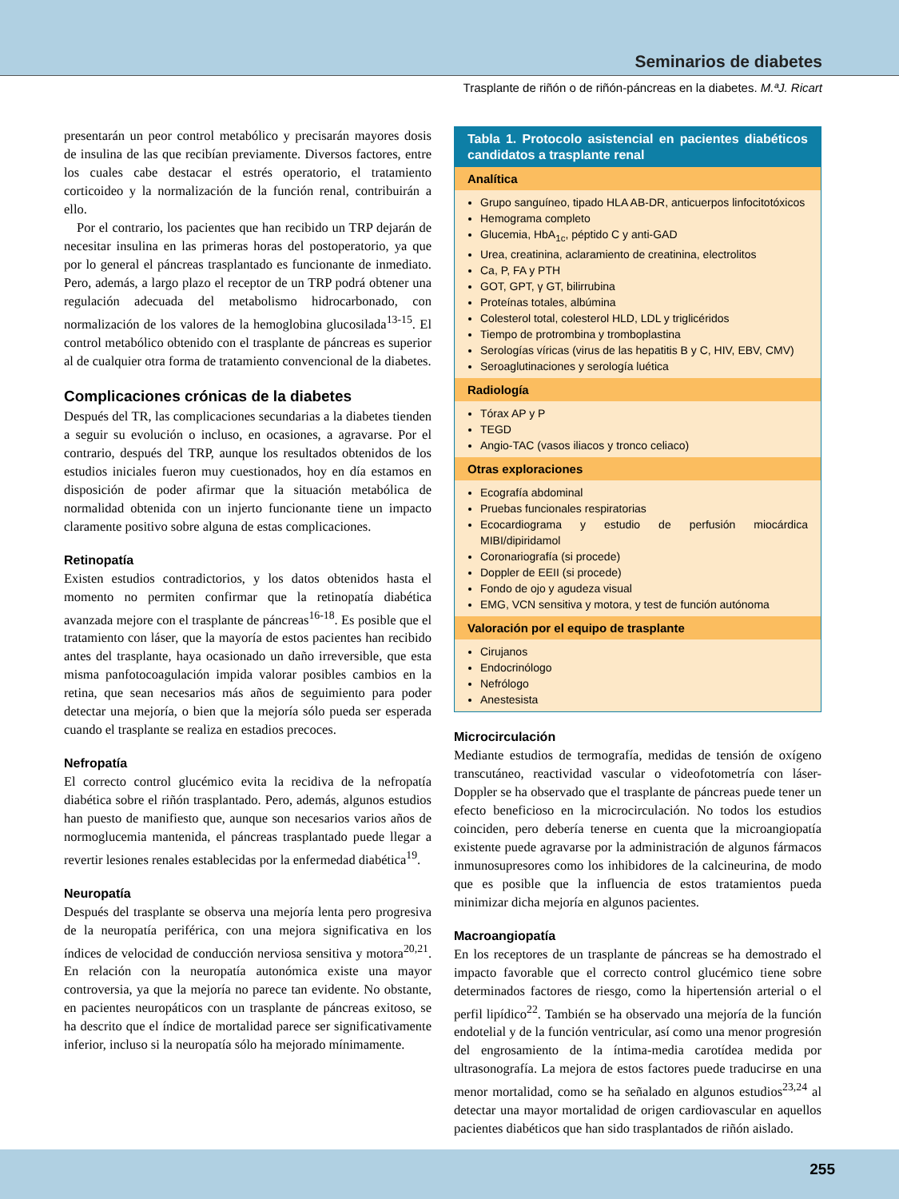Seminarios de diabetes
Trasplante de riñón o de riñón-páncreas en la diabetes. M.ªJ. Ricart
presentarán un peor control metabólico y precisarán mayores dosis de insulina de las que recibían previamente. Diversos factores, entre los cuales cabe destacar el estrés operatorio, el tratamiento corticoideo y la normalización de la función renal, contribuirán a ello.
Por el contrario, los pacientes que han recibido un TRP dejarán de necesitar insulina en las primeras horas del postoperatorio, ya que por lo general el páncreas trasplantado es funcionante de inmediato. Pero, además, a largo plazo el receptor de un TRP podrá obtener una regulación adecuada del metabolismo hidrocarbonado, con normalización de los valores de la hemoglobina glucosilada<sup>13-15</sup>. El control metabólico obtenido con el trasplante de páncreas es superior al de cualquier otra forma de tratamiento convencional de la diabetes.
Complicaciones crónicas de la diabetes
Después del TR, las complicaciones secundarias a la diabetes tienden a seguir su evolución o incluso, en ocasiones, a agravarse. Por el contrario, después del TRP, aunque los resultados obtenidos de los estudios iniciales fueron muy cuestionados, hoy en día estamos en disposición de poder afirmar que la situación metabólica de normalidad obtenida con un injerto funcionante tiene un impacto claramente positivo sobre alguna de estas complicaciones.
Retinopatía
Existen estudios contradictorios, y los datos obtenidos hasta el momento no permiten confirmar que la retinopatía diabética avanzada mejore con el trasplante de páncreas<sup>16-18</sup>. Es posible que el tratamiento con láser, que la mayoría de estos pacientes han recibido antes del trasplante, haya ocasionado un daño irreversible, que esta misma panfotocoagulación impida valorar posibles cambios en la retina, que sean necesarios más años de seguimiento para poder detectar una mejoría, o bien que la mejoría sólo pueda ser esperada cuando el trasplante se realiza en estadios precoces.
Nefropatía
El correcto control glucémico evita la recidiva de la nefropatía diabética sobre el riñón trasplantado. Pero, además, algunos estudios han puesto de manifiesto que, aunque son necesarios varios años de normoglucemia mantenida, el páncreas trasplantado puede llegar a revertir lesiones renales establecidas por la enfermedad diabética<sup>19</sup>.
Neuropatía
Después del trasplante se observa una mejoría lenta pero progresiva de la neuropatía periférica, con una mejora significativa en los índices de velocidad de conducción nerviosa sensitiva y motora<sup>20,21</sup>. En relación con la neuropatía autonómica existe una mayor controversia, ya que la mejoría no parece tan evidente. No obstante, en pacientes neuropáticos con un trasplante de páncreas exitoso, se ha descrito que el índice de mortalidad parece ser significativamente inferior, incluso si la neuropatía sólo ha mejorado mínimamente.
Tabla 1. Protocolo asistencial en pacientes diabéticos candidatos a trasplante renal
Analítica
Grupo sanguíneo, tipado HLA AB-DR, anticuerpos linfocitotóxicos
Hemograma completo
Glucemia, HbA<sub>1c</sub>, péptido C y anti-GAD
Urea, creatinina, aclaramiento de creatinina, electrolitos
Ca, P, FA y PTH
GOT, GPT, γ GT, bilirrubina
Proteínas totales, albúmina
Colesterol total, colesterol HLD, LDL y triglicéridos
Tiempo de protrombina y tromboplastina
Serologías víricas (virus de las hepatitis B y C, HIV, EBV, CMV)
Seroaglutinaciones y serología luética
Radiología
Tórax AP y P
TEGD
Angio-TAC (vasos iliacos y tronco celiaco)
Otras exploraciones
Ecografía abdominal
Pruebas funcionales respiratorias
Ecocardiograma y estudio de perfusión miocárdica MIBI/dipiridamol
Coronariografía (si procede)
Doppler de EEII (si procede)
Fondo de ojo y agudeza visual
EMG, VCN sensitiva y motora, y test de función autónoma
Valoración por el equipo de trasplante
Cirujanos
Endocrinólogo
Nefrólogo
Anestesista
Microcirculación
Mediante estudios de termografía, medidas de tensión de oxígeno transcutáneo, reactividad vascular o videofotometría con láser-Doppler se ha observado que el trasplante de páncreas puede tener un efecto beneficioso en la microcirculación. No todos los estudios coinciden, pero debería tenerse en cuenta que la microangiopatía existente puede agravarse por la administración de algunos fármacos inmunosupresores como los inhibidores de la calcineurina, de modo que es posible que la influencia de estos tratamientos pueda minimizar dicha mejoría en algunos pacientes.
Macroangiopatía
En los receptores de un trasplante de páncreas se ha demostrado el impacto favorable que el correcto control glucémico tiene sobre determinados factores de riesgo, como la hipertensión arterial o el perfil lipídico<sup>22</sup>. También se ha observado una mejoría de la función endotelial y de la función ventricular, así como una menor progresión del engrosamiento de la íntima-media carotídea medida por ultrasonografía. La mejora de estos factores puede traducirse en una menor mortalidad, como se ha señalado en algunos estudios<sup>23,24</sup> al detectar una mayor mortalidad de origen cardiovascular en aquellos pacientes diabéticos que han sido trasplantados de riñón aislado.
255